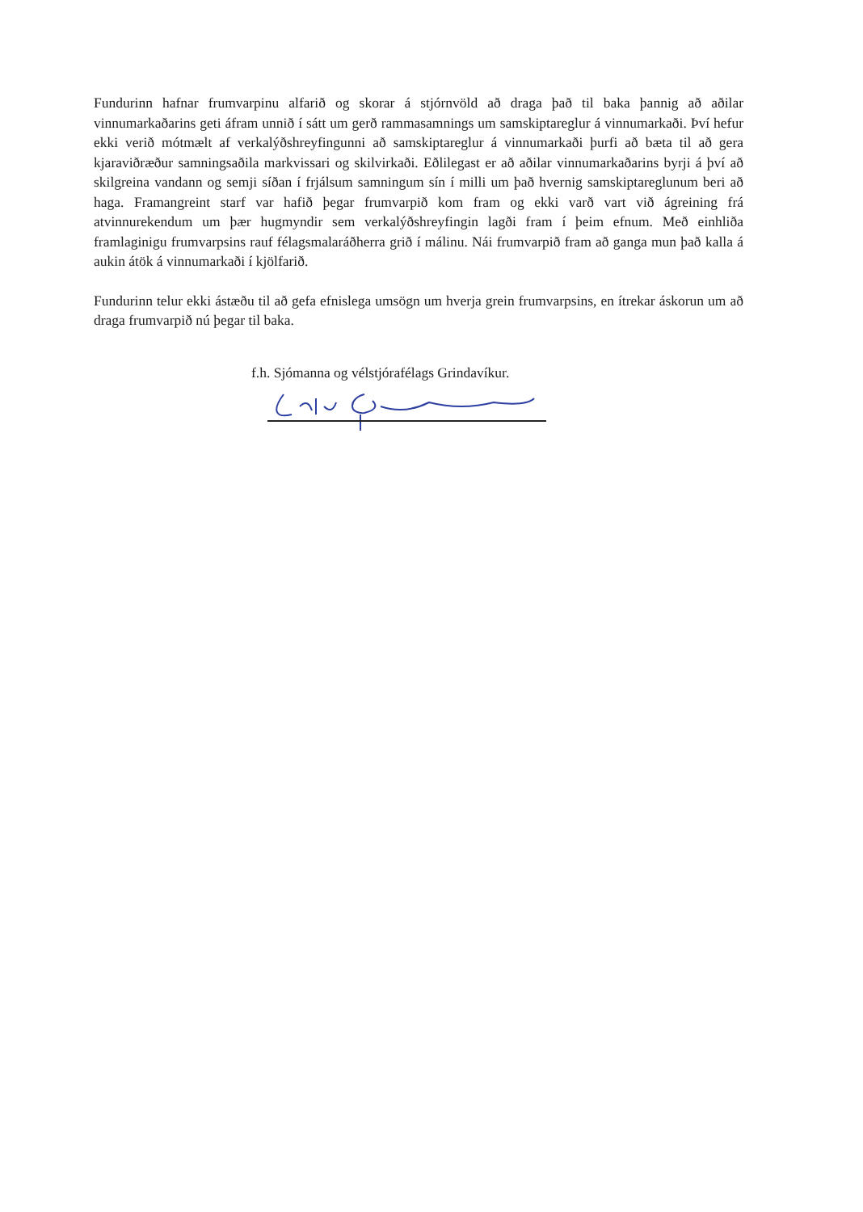Fundurinn hafnar frumvarpinu alfarið og skorar á stjórnvöld að draga það til baka þannig að aðilar vinnumarkaðarins geti áfram unnið í sátt um gerð rammasamnings um samskiptareglur á vinnumarkaði. Því hefur ekki verið mótmælt af verkalýðshreyfingunni að samskiptareglur á vinnumarkaði þurfi að bæta til að gera kjaraviðræður samningsaðila markvissari og skilvirkaði. Eðlilegast er að aðilar vinnumarkaðarins byrji á því að skilgreina vandann og semji síðan í frjálsum samningum sín í milli um það hvernig samskiptareglunum beri að haga. Framangreint starf var hafið þegar frumvarpið kom fram og ekki varð vart við ágreining frá atvinnurekendum um þær hugmyndir sem verkalýðshreyfingin lagði fram í þeim efnum. Með einhliða framlaginigu frumvarpsins rauf félagsmalaráðherra grið í málinu. Nái frumvarpið fram að ganga mun það kalla á aukin átök á vinnumarkaði í kjölfarið.
Fundurinn telur ekki ástæðu til að gefa efnislega umsögn um hverja grein frumvarpsins, en ítrekar áskorun um að draga frumvarpið nú þegar til baka.
f.h. Sjómanna og vélstjórafélags Grindavíkur.